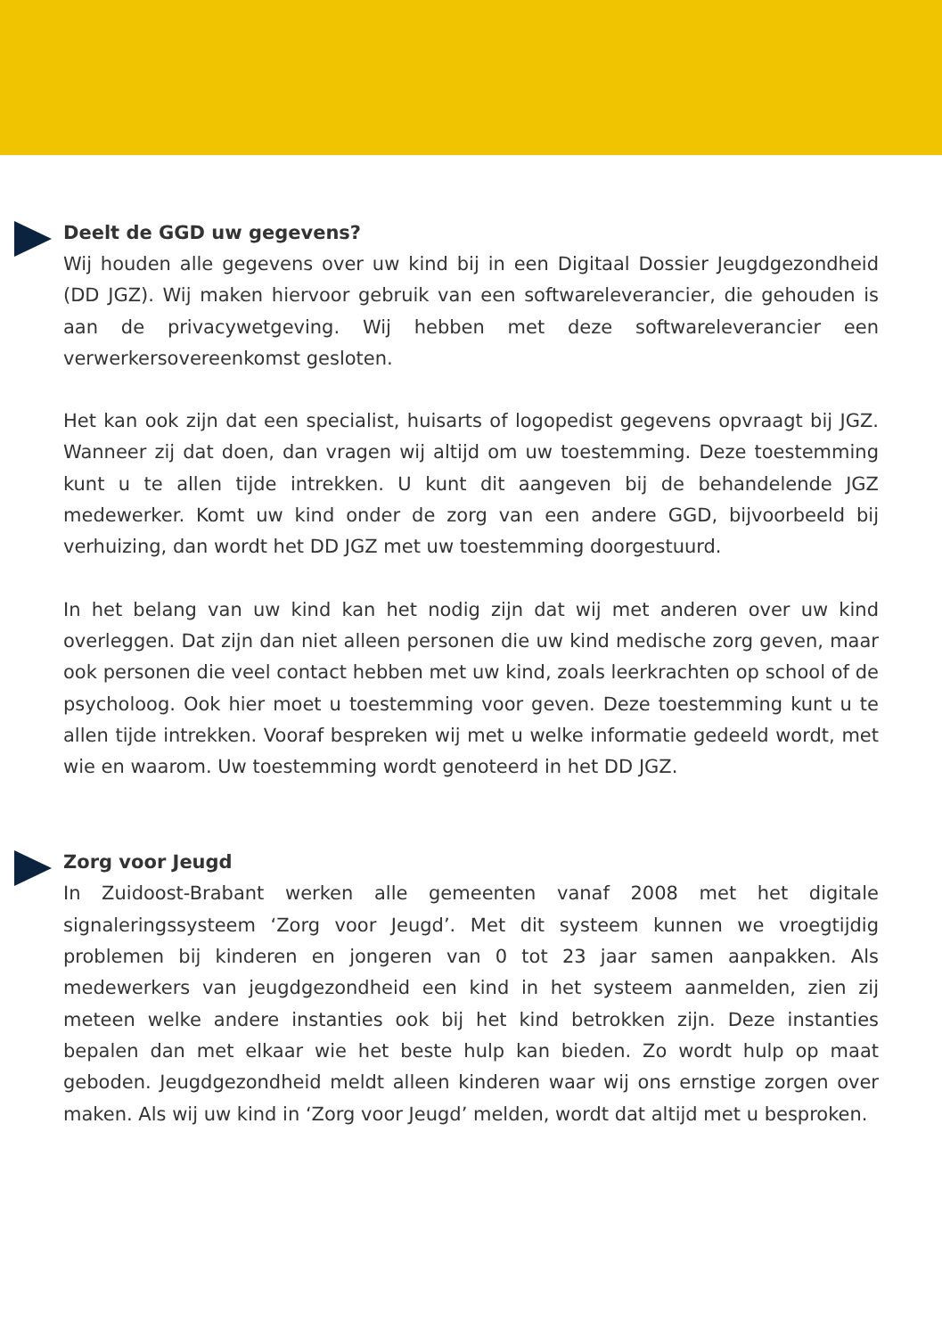Deelt de GGD uw gegevens?
Wij houden alle gegevens over uw kind bij in een Digitaal Dossier Jeugdgezondheid (DD JGZ). Wij maken hiervoor gebruik van een softwareleverancier, die gehouden is aan de privacywetgeving. Wij hebben met deze softwareleverancier een verwerkersovereenkomst gesloten.
Het kan ook zijn dat een specialist, huisarts of logopedist gegevens opvraagt bij JGZ. Wanneer zij dat doen, dan vragen wij altijd om uw toestemming. Deze toestemming kunt u te allen tijde intrekken. U kunt dit aangeven bij de behandelende JGZ medewerker. Komt uw kind onder de zorg van een andere GGD, bijvoorbeeld bij verhuizing, dan wordt het DD JGZ met uw toestemming doorgestuurd.
In het belang van uw kind kan het nodig zijn dat wij met anderen over uw kind overleggen. Dat zijn dan niet alleen personen die uw kind medische zorg geven, maar ook personen die veel contact hebben met uw kind, zoals leerkrachten op school of de psycholoog. Ook hier moet u toestemming voor geven. Deze toestemming kunt u te allen tijde intrekken. Vooraf bespreken wij met u welke informatie gedeeld wordt, met wie en waarom. Uw toestemming wordt genoteerd in het DD JGZ.
Zorg voor Jeugd
In Zuidoost-Brabant werken alle gemeenten vanaf 2008 met het digitale signaleringssysteem ‘Zorg voor Jeugd’. Met dit systeem kunnen we vroegtijdig problemen bij kinderen en jongeren van 0 tot 23 jaar samen aanpakken. Als medewerkers van jeugdgezondheid een kind in het systeem aanmelden, zien zij meteen welke andere instanties ook bij het kind betrokken zijn. Deze instanties bepalen dan met elkaar wie het beste hulp kan bieden. Zo wordt hulp op maat geboden. Jeugdgezondheid meldt alleen kinderen waar wij ons ernstige zorgen over maken. Als wij uw kind in ‘Zorg voor Jeugd’ melden, wordt dat altijd met u besproken.